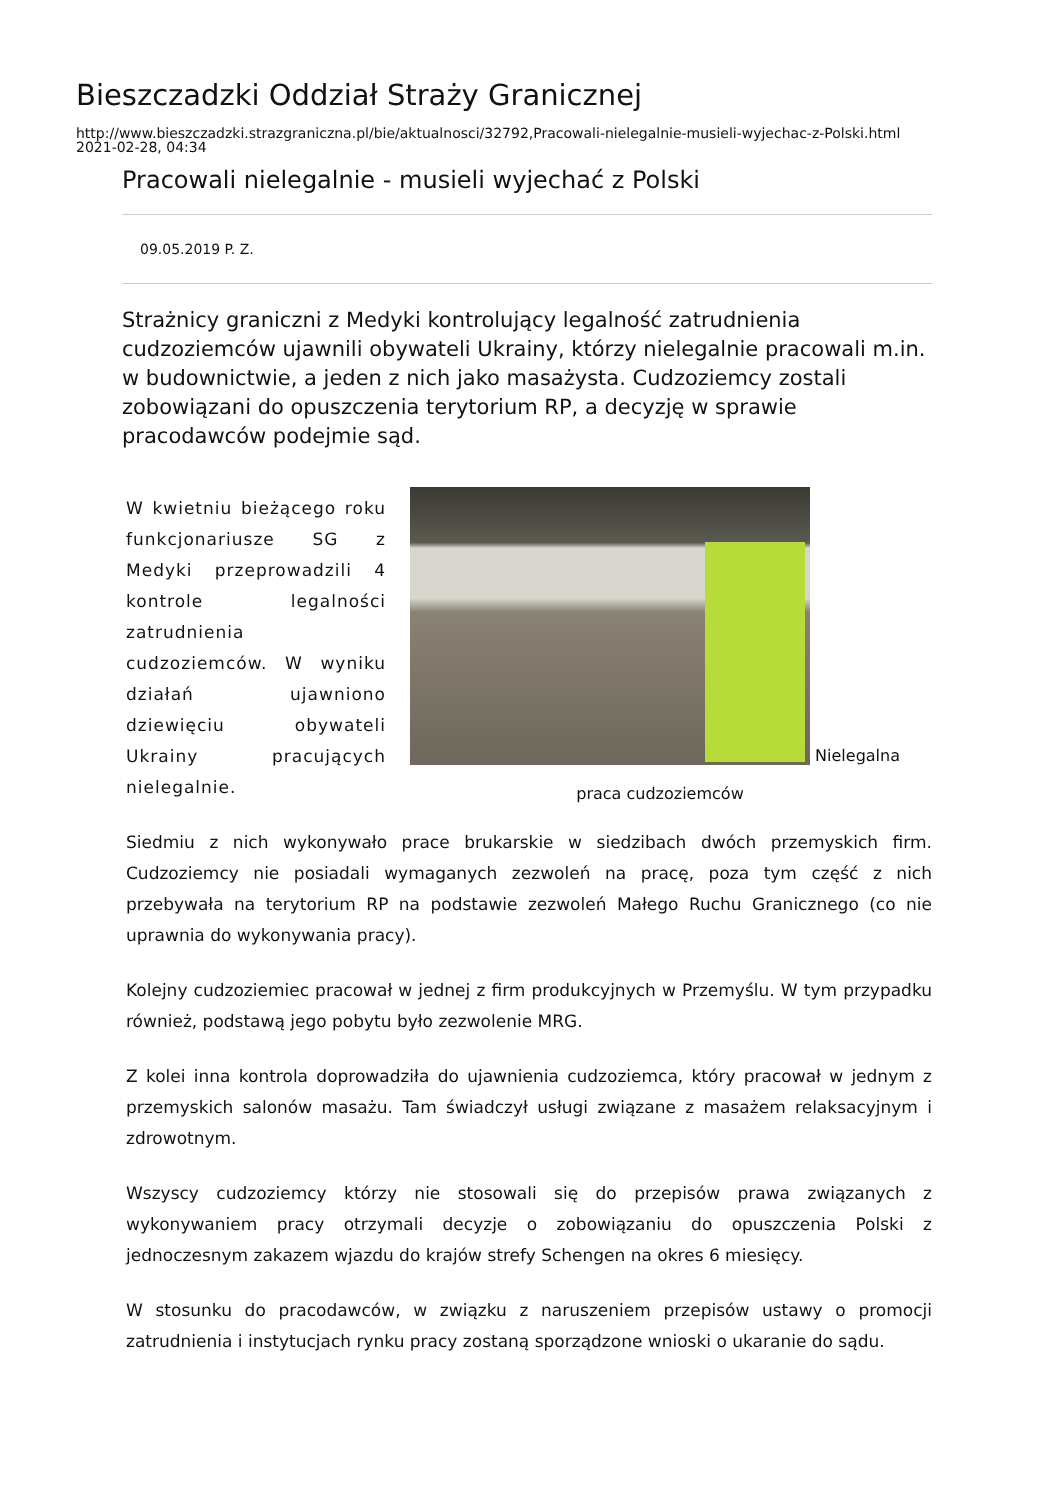Bieszczadzki Oddział Straży Granicznej
http://www.bieszczadzki.strazgraniczna.pl/bie/aktualnosci/32792,Pracowali-nielegalnie-musieli-wyjechac-z-Polski.html
2021-02-28, 04:34
Pracowali nielegalnie - musieli wyjechać z Polski
09.05.2019 P. Z.
Strażnicy graniczni z Medyki kontrolujący legalność zatrudnienia cudzoziemców ujawnili obywateli Ukrainy, którzy nielegalnie pracowali m.in. w budownictwie, a jeden z nich jako masażysta. Cudzoziemcy zostali zobowiązani do opuszczenia terytorium RP, a decyzję w sprawie pracodawców podejmie sąd.
W kwietniu bieżącego roku funkcjonariusze SG z Medyki przeprowadzili 4 kontrole legalności zatrudnienia cudzoziemców. W wyniku działań ujawniono dziewięciu obywateli Ukrainy pracujących nielegalnie.
Nielegalna
praca cudzoziemców
Siedmiu z nich wykonywało prace brukarskie w siedzibach dwóch przemyskich firm. Cudzoziemcy nie posiadali wymaganych zezwoleń na pracę, poza tym część z nich przebywała na terytorium RP na podstawie zezwoleń Małego Ruchu Granicznego (co nie uprawnia do wykonywania pracy).
Kolejny cudzoziemiec pracował w jednej z firm produkcyjnych w Przemyślu. W tym przypadku również, podstawą jego pobytu było zezwolenie MRG.
Z kolei inna kontrola doprowadziła do ujawnienia cudzoziemca, który pracował w jednym z przemyskich salonów masażu. Tam świadczył usługi związane z masażem relaksacyjnym i zdrowotnym.
Wszyscy cudzoziemcy którzy nie stosowali się do przepisów prawa związanych z wykonywaniem pracy otrzymali decyzje o zobowiązaniu do opuszczenia Polski z jednoczesnym zakazem wjazdu do krajów strefy Schengen na okres 6 miesięcy.
W stosunku do pracodawców, w związku z naruszeniem przepisów ustawy o promocji zatrudnienia i instytucjach rynku pracy zostaną sporządzone wnioski o ukaranie do sądu.